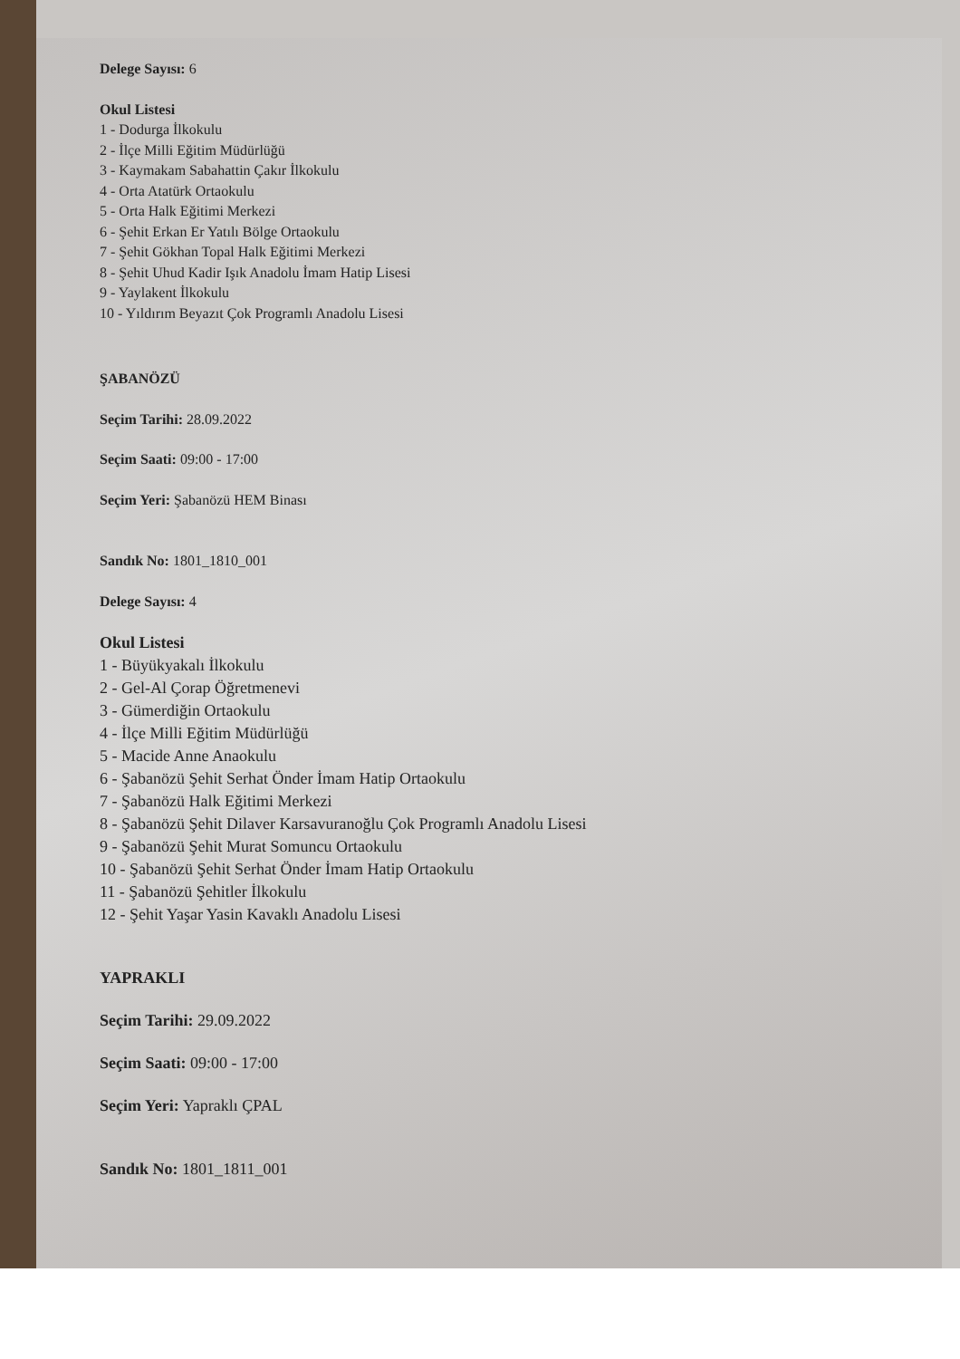Delege Sayısı: 6
Okul Listesi
1 - Dodurga İlkokulu
2 - İlçe Milli Eğitim Müdürlüğü
3 - Kaymakam Sabahattin Çakır İlkokulu
4 - Orta Atatürk Ortaokulu
5 - Orta Halk Eğitimi Merkezi
6 - Şehit Erkan Er Yatılı Bölge Ortaokulu
7 - Şehit Gökhan Topal Halk Eğitimi Merkezi
8 - Şehit Uhud Kadir Işık Anadolu İmam Hatip Lisesi
9 - Yaylakent İlkokulu
10 - Yıldırım Beyazıt Çok Programlı Anadolu Lisesi
ŞABANÖZÜ
Seçim Tarihi: 28.09.2022
Seçim Saati: 09:00 - 17:00
Seçim Yeri: Şabanözü HEM Binası
Sandık No: 1801_1810_001
Delege Sayısı: 4
Okul Listesi
1 - Büyükyakalı İlkokulu
2 - Gel-Al Çorap Öğretmenevi
3 - Gümerdiğin Ortaokulu
4 - İlçe Milli Eğitim Müdürlüğü
5 - Macide Anne Anaokulu
6 - Şabanözü Şehit Serhat Önder İmam Hatip Ortaokulu
7 - Şabanözü Halk Eğitimi Merkezi
8 - Şabanözü Şehit Dilaver Karsavuranoğlu Çok Programlı Anadolu Lisesi
9 - Şabanözü Şehit Murat Somuncu Ortaokulu
10 - Şabanözü Şehit Serhat Önder İmam Hatip Ortaokulu
11 - Şabanözü Şehitler İlkokulu
12 - Şehit Yaşar Yasin Kavaklı Anadolu Lisesi
YAPRAKLI
Seçim Tarihi: 29.09.2022
Seçim Saati: 09:00 - 17:00
Seçim Yeri: Yapraklı ÇPAL
Sandık No: 1801_1811_001